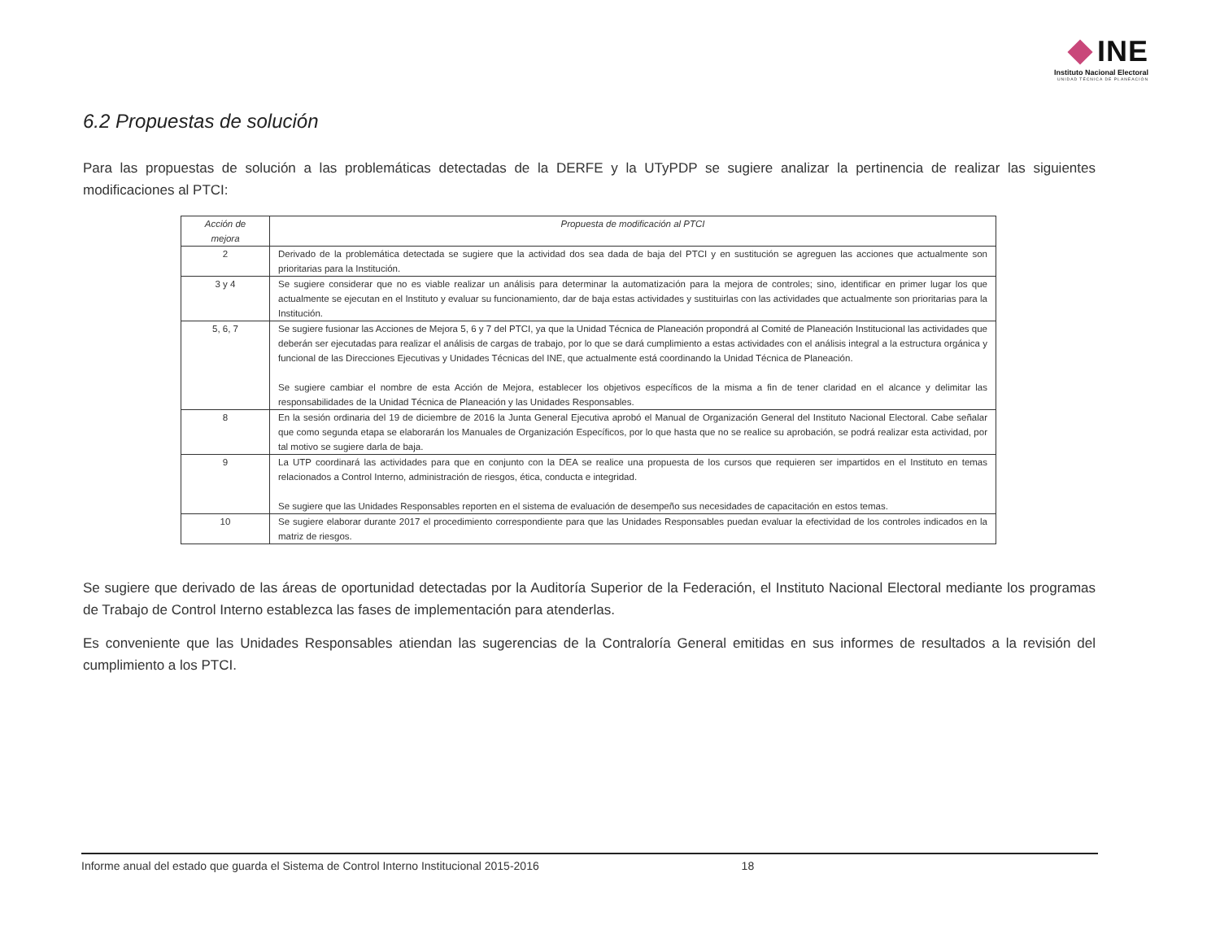INE
Instituto Nacional Electoral
UNIDAD TÉCNICA DE PLANEACIÓN
6.2 Propuestas de solución
Para las propuestas de solución a las problemáticas detectadas de la DERFE y la UTyPDP se sugiere analizar la pertinencia de realizar las siguientes modificaciones al PTCI:
| Acción de mejora | Propuesta de modificación al PTCI |
| --- | --- |
| 2 | Derivado de la problemática detectada se sugiere que la actividad dos sea dada de baja del PTCI y en sustitución se agreguen las acciones que actualmente son prioritarias para la Institución. |
| 3 y 4 | Se sugiere considerar que no es viable realizar un análisis para determinar la automatización para la mejora de controles; sino, identificar en primer lugar los que actualmente se ejecutan en el Instituto y evaluar su funcionamiento, dar de baja estas actividades y sustituirlas con las actividades que actualmente son prioritarias para la Institución. |
| 5, 6, 7 | Se sugiere fusionar las Acciones de Mejora 5, 6 y 7 del PTCI, ya que la Unidad Técnica de Planeación propondrá al Comité de Planeación Institucional las actividades que deberán ser ejecutadas para realizar el análisis de cargas de trabajo, por lo que se dará cumplimiento a estas actividades con el análisis integral a la estructura orgánica y funcional de las Direcciones Ejecutivas y Unidades Técnicas del INE, que actualmente está coordinando la Unidad Técnica de Planeación. Se sugiere cambiar el nombre de esta Acción de Mejora, establecer los objetivos específicos de la misma a fin de tener claridad en el alcance y delimitar las responsabilidades de la Unidad Técnica de Planeación y las Unidades Responsables. |
| 8 | En la sesión ordinaria del 19 de diciembre de 2016 la Junta General Ejecutiva aprobó el Manual de Organización General del Instituto Nacional Electoral. Cabe señalar que como segunda etapa se elaborarán los Manuales de Organización Específicos, por lo que hasta que no se realice su aprobación, se podrá realizar esta actividad, por tal motivo se sugiere darla de baja. |
| 9 | La UTP coordinará las actividades para que en conjunto con la DEA se realice una propuesta de los cursos que requieren ser impartidos en el Instituto en temas relacionados a Control Interno, administración de riesgos, ética, conducta e integridad. Se sugiere que las Unidades Responsables reporten en el sistema de evaluación de desempeño sus necesidades de capacitación en estos temas. |
| 10 | Se sugiere elaborar durante 2017 el procedimiento correspondiente para que las Unidades Responsables puedan evaluar la efectividad de los controles indicados en la matriz de riesgos. |
Se sugiere que derivado de las áreas de oportunidad detectadas por la Auditoría Superior de la Federación, el Instituto Nacional Electoral mediante los programas de Trabajo de Control Interno establezca las fases de implementación para atenderlas.
Es conveniente que las Unidades Responsables atiendan las sugerencias de la Contraloría General emitidas en sus informes de resultados a la revisión del cumplimiento a los PTCI.
Informe anual del estado que guarda el Sistema de Control Interno Institucional 2015-2016 18